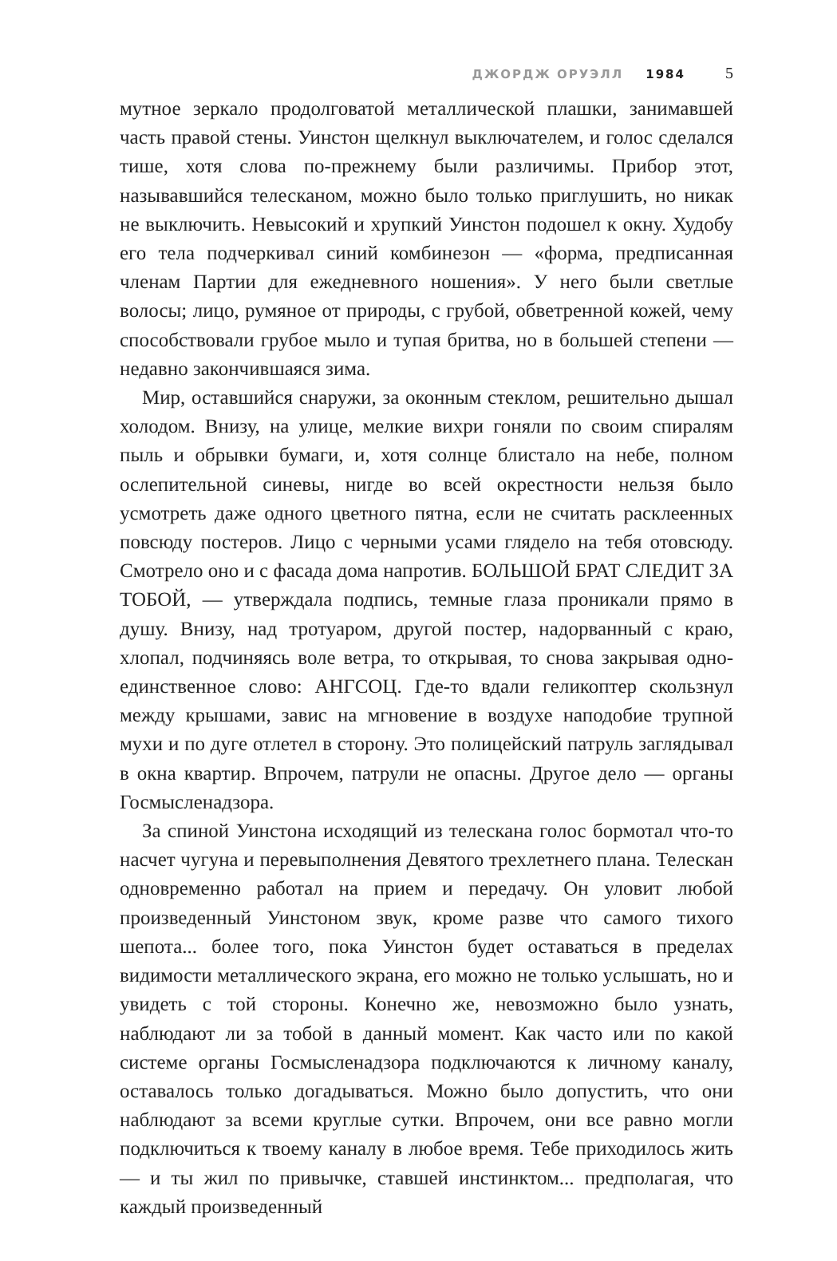ДЖОРДЖ ОРУЭЛЛ 1984 5
мутное зеркало продолговатой металлической плашки, занимавшей часть правой стены. Уинстон щелкнул выключателем, и голос сделался тише, хотя слова по-прежнему были различимы. Прибор этот, называвшийся телесканом, можно было только приглушить, но никак не выключить. Невысокий и хрупкий Уинстон подошел к окну. Худобу его тела подчеркивал синий комбинезон — «форма, предписанная членам Партии для ежедневного ношения». У него были светлые волосы; лицо, румяное от природы, с грубой, обветренной кожей, чему способствовали грубое мыло и тупая бритва, но в большей степени — недавно закончившаяся зима.
Мир, оставшийся снаружи, за оконным стеклом, решительно дышал холодом. Внизу, на улице, мелкие вихри гоняли по своим спиралям пыль и обрывки бумаги, и, хотя солнце блистало на небе, полном ослепительной синевы, нигде во всей окрестности нельзя было усмотреть даже одного цветного пятна, если не считать расклеенных повсюду постеров. Лицо с черными усами глядело на тебя отовсюду. Смотрело оно и с фасада дома напротив. БОЛЬШОЙ БРАТ СЛЕДИТ ЗА ТОБОЙ, — утверждала подпись, темные глаза проникали прямо в душу. Внизу, над тротуаром, другой постер, надорванный с краю, хлопал, подчиняясь воле ветра, то открывая, то снова закрывая одно-единственное слово: АНГСОЦ. Где-то вдали геликоптер скользнул между крышами, завис на мгновение в воздухе наподобие трупной мухи и по дуге отлетел в сторону. Это полицейский патруль заглядывал в окна квартир. Впрочем, патрули не опасны. Другое дело — органы Госмысленадзора.
За спиной Уинстона исходящий из телескана голос бормотал что-то насчет чугуна и перевыполнения Девятого трехлетнего плана. Телескан одновременно работал на прием и передачу. Он уловит любой произведенный Уинстоном звук, кроме разве что самого тихого шепота... более того, пока Уинстон будет оставаться в пределах видимости металлического экрана, его можно не только услышать, но и увидеть с той стороны. Конечно же, невозможно было узнать, наблюдают ли за тобой в данный момент. Как часто или по какой системе органы Госмысленадзора подключаются к личному каналу, оставалось только догадываться. Можно было допустить, что они наблюдают за всеми круглые сутки. Впрочем, они все равно могли подключиться к твоему каналу в любое время. Тебе приходилось жить — и ты жил по привычке, ставшей инстинктом... предполагая, что каждый произведенный